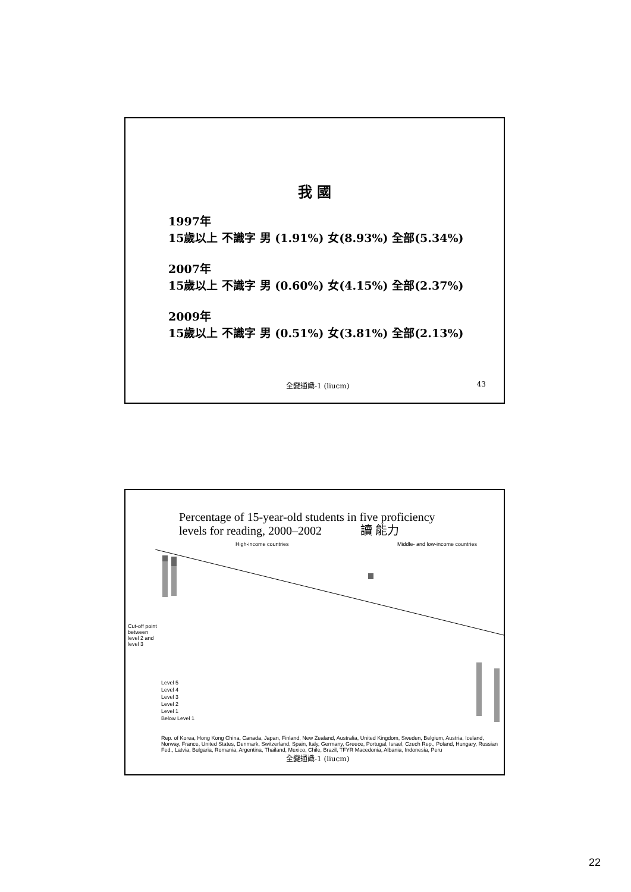我 國
1997年
15歲以上 不識字 男 (1.91%) 女(8.93%) 全部(5.34%)
2007年
15歲以上 不識字 男 (0.60%) 女(4.15%) 全部(2.37%)
2009年
15歲以上 不識字 男 (0.51%) 女(3.81%) 全部(2.13%)
全變通識-1 (liucm) 43
Percentage of 15-year-old students in five proficiency
levels for reading, 2000–2002 讀 能力
High-income countries Middle- and low-income countries
Cut-off point between level 2 and level 3
Level 5
Level 4
Level 3
Level 2
Level 1
Below Level 1
Rep. of Korea, Hong Kong China, Canada, Japan, Finland, New Zealand, Australia, United Kingdom, Sweden, Belgium, Austria, Iceland, Norway, France, United States, Denmark, Switzerland, Spain, Italy, Germany, Greece, Portugal, Israel, Czech Rep., Poland, Hungary, Russian Fed., Latvia, Bulgaria, Romania, Argentina, Thailand, Mexico, Chile, Brazil, TFYR Macedonia, Albania, Indonesia, Peru
全變通識-1 (liucm)
22